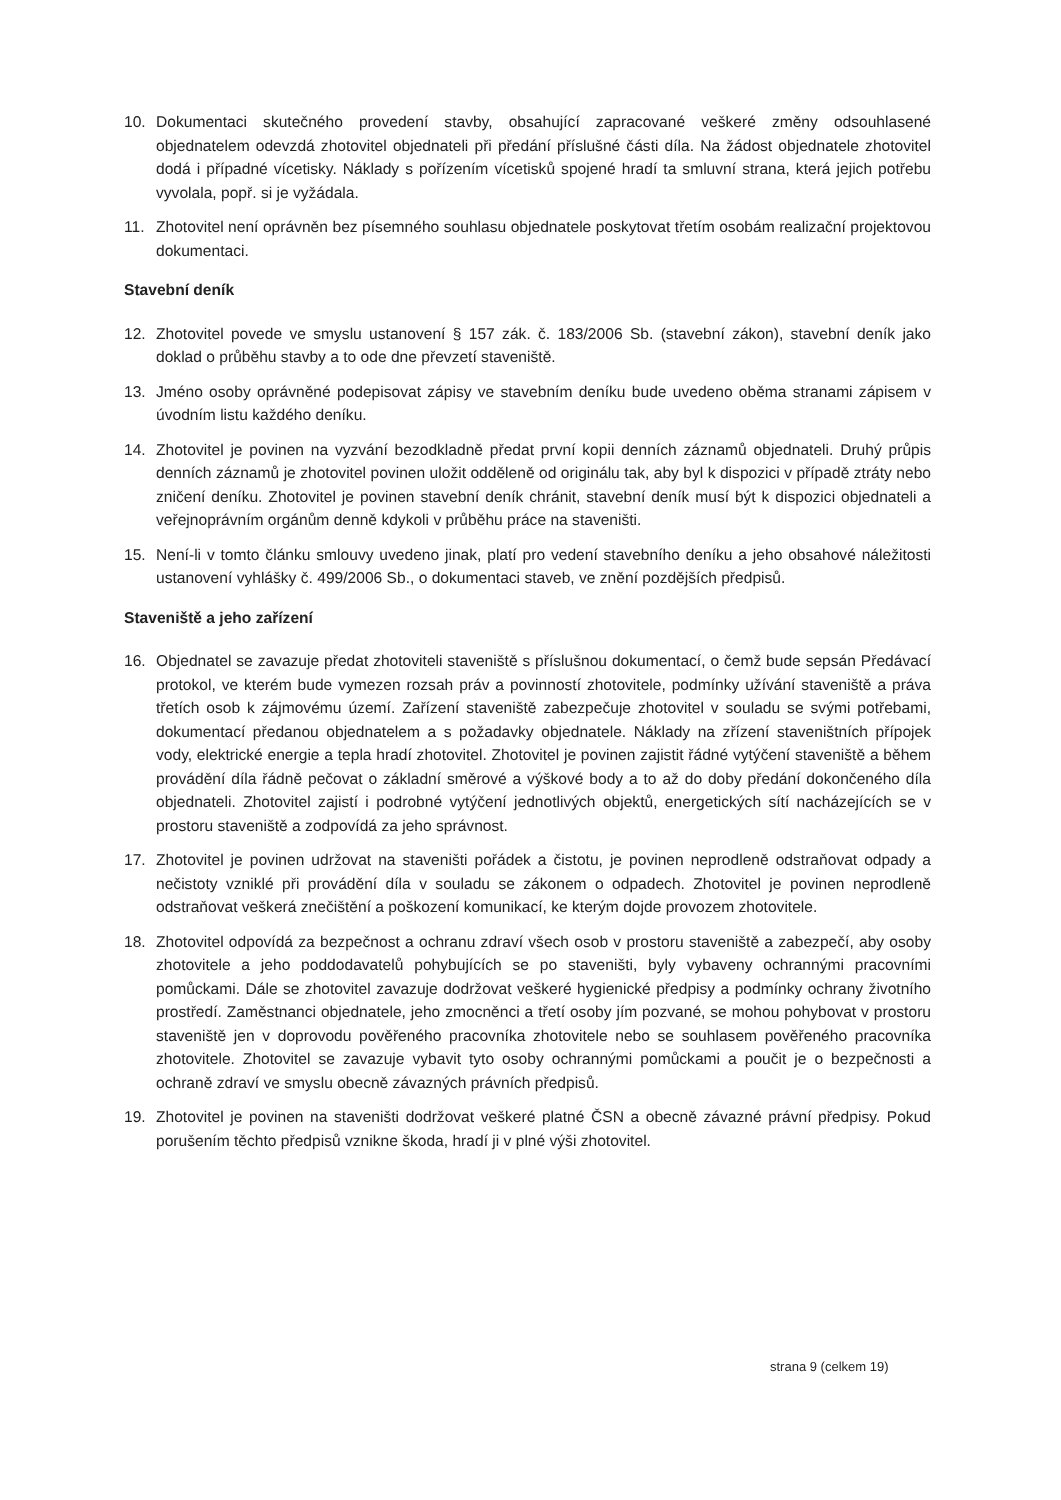10. Dokumentaci skutečného provedení stavby, obsahující zapracované veškeré změny odsouhlasené objednatelem odevzdá zhotovitel objednateli při předání příslušné části díla. Na žádost objednatele zhotovitel dodá i případné vícetisky. Náklady s pořízením vícetisků spojené hradí ta smluvní strana, která jejich potřebu vyvolala, popř. si je vyžádala.
11. Zhotovitel není oprávněn bez písemného souhlasu objednatele poskytovat třetím osobám realizační projektovou dokumentaci.
Stavební deník
12. Zhotovitel povede ve smyslu ustanovení § 157 zák. č. 183/2006 Sb. (stavební zákon), stavební deník jako doklad o průběhu stavby a to ode dne převzetí staveniště.
13. Jméno osoby oprávněné podepisovat zápisy ve stavebním deníku bude uvedeno oběma stranami zápisem v úvodním listu každého deníku.
14. Zhotovitel je povinen na vyzvání bezodkladně předat první kopii denních záznamů objednateli. Druhý průpis denních záznamů je zhotovitel povinen uložit odděleně od originálu tak, aby byl k dispozici v případě ztráty nebo zničení deníku. Zhotovitel je povinen stavební deník chránit, stavební deník musí být k dispozici objednateli a veřejnoprávním orgánům denně kdykoli v průběhu práce na staveništi.
15. Není-li v tomto článku smlouvy uvedeno jinak, platí pro vedení stavebního deníku a jeho obsahové náležitosti ustanovení vyhlášky č. 499/2006 Sb., o dokumentaci staveb, ve znění pozdějších předpisů.
Staveniště a jeho zařízení
16. Objednatel se zavazuje předat zhotoviteli staveniště s příslušnou dokumentací, o čemž bude sepsán Předávací protokol, ve kterém bude vymezen rozsah práv a povinností zhotovitele, podmínky užívání staveniště a práva třetích osob k zájmovému území. Zařízení staveniště zabezpečuje zhotovitel v souladu se svými potřebami, dokumentací předanou objednatelem a s požadavky objednatele. Náklady na zřízení staveništních přípojek vody, elektrické energie a tepla hradí zhotovitel. Zhotovitel je povinen zajistit řádné vytýčení staveniště a během provádění díla řádně pečovat o základní směrové a výškové body a to až do doby předání dokončeného díla objednateli. Zhotovitel zajistí i podrobné vytýčení jednotlivých objektů, energetických sítí nacházejících se v prostoru staveniště a zodpovídá za jeho správnost.
17. Zhotovitel je povinen udržovat na staveništi pořádek a čistotu, je povinen neprodleně odstraňovat odpady a nečistoty vzniklé při provádění díla v souladu se zákonem o odpadech. Zhotovitel je povinen neprodleně odstraňovat veškerá znečištění a poškození komunikací, ke kterým dojde provozem zhotovitele.
18. Zhotovitel odpovídá za bezpečnost a ochranu zdraví všech osob v prostoru staveniště a zabezpečí, aby osoby zhotovitele a jeho poddodavatelů pohybujících se po staveništi, byly vybaveny ochrannými pracovními pomůckami. Dále se zhotovitel zavazuje dodržovat veškeré hygienické předpisy a podmínky ochrany životního prostředí. Zaměstnanci objednatele, jeho zmocněnci a třetí osoby jím pozvané, se mohou pohybovat v prostoru staveniště jen v doprovodu pověřeného pracovníka zhotovitele nebo se souhlasem pověřeného pracovníka zhotovitele. Zhotovitel se zavazuje vybavit tyto osoby ochrannými pomůckami a poučit je o bezpečnosti a ochraně zdraví ve smyslu obecně závazných právních předpisů.
19. Zhotovitel je povinen na staveništi dodržovat veškeré platné ČSN a obecně závazné právní předpisy. Pokud porušením těchto předpisů vznikne škoda, hradí ji v plné výši zhotovitel.
strana 9 (celkem 19)